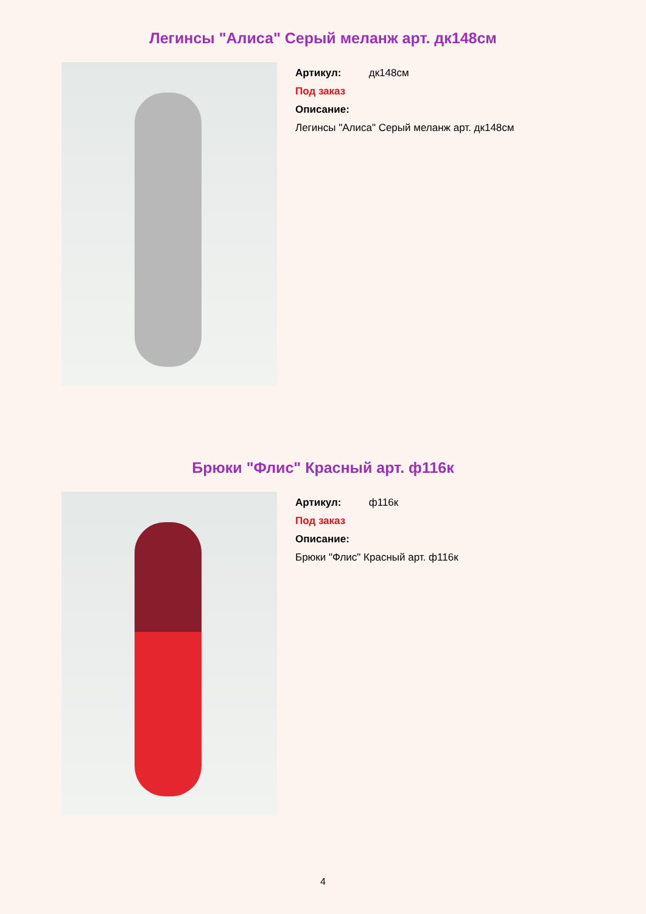Легинсы "Алиса" Серый меланж арт. дк148см
Артикул: дк148см
Под заказ
Описание:
Легинсы "Алиса" Серый меланж арт. дк148см
Брюки "Флис" Красный арт. ф116к
Артикул: ф116к
Под заказ
Описание:
Брюки "Флис" Красный арт. ф116к
4